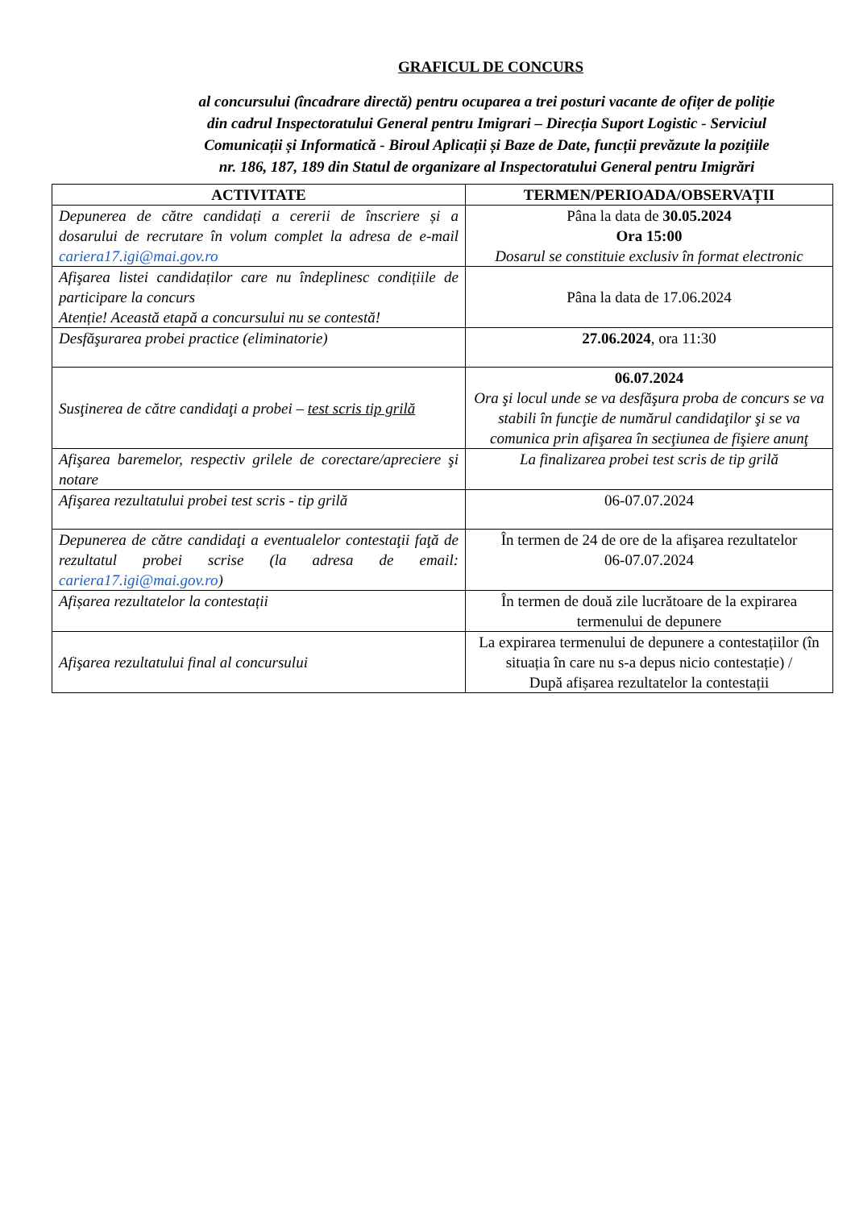GRAFICUL DE CONCURS
al concursului (încadrare directă) pentru ocuparea a trei posturi vacante de ofițer de poliție din cadrul Inspectoratului General pentru Imigrari – Direcția Suport Logistic - Serviciul Comunicații și Informatică - Biroul Aplicații și Baze de Date, funcții prevăzute la pozițiile nr. 186, 187, 189 din Statul de organizare al Inspectoratului General pentru Imigrări
| ACTIVITATE | TERMEN/PERIOADA/OBSERVAȚII |
| --- | --- |
| Depunerea de către candidați a cererii de înscriere și a dosarului de recrutare în volum complet la adresa de e-mail cariera17.igi@mai.gov.ro | Pâna la data de 30.05.2024 Ora 15:00 Dosarul se constituie exclusiv în format electronic |
| Afişarea listei candidaților care nu îndeplinesc condițiile de participare la concurs Atenție! Această etapă a concursului nu se contestă! | Pâna la data de 17.06.2024 |
| Desfăşurarea probei practice (eliminatorie) | 27.06.2024 , ora 11:30 |
| Susţinerea de către candidaţi a probei – test scris tip grilă | 06.07.2024 Ora şi locul unde se va desfăşura proba de concurs se va stabili în funcţie de numărul candidaţilor şi se va comunica prin afişarea în secţiunea de fişiere anunţ |
| Afişarea baremelor, respectiv grilele de corectare/apreciere şi notare | La finalizarea probei test scris de tip grilă |
| Afişarea rezultatului probei test scris - tip grilă | 06-07.07.2024 |
| Depunerea de către candidaţi a eventualelor contestaţii faţă de rezultatul probei scrise (la adresa de email: cariera17.igi@mai.gov.ro ) | În termen de 24 de ore de la afişarea rezultatelor 06-07.07.2024 |
| Afișarea rezultatelor la contestații | În termen de două zile lucrătoare de la expirarea termenului de depunere |
| Afişarea rezultatului final al concursului | La expirarea termenului de depunere a contestațiilor (în situația în care nu s-a depus nicio contestație) / După afișarea rezultatelor la contestații |